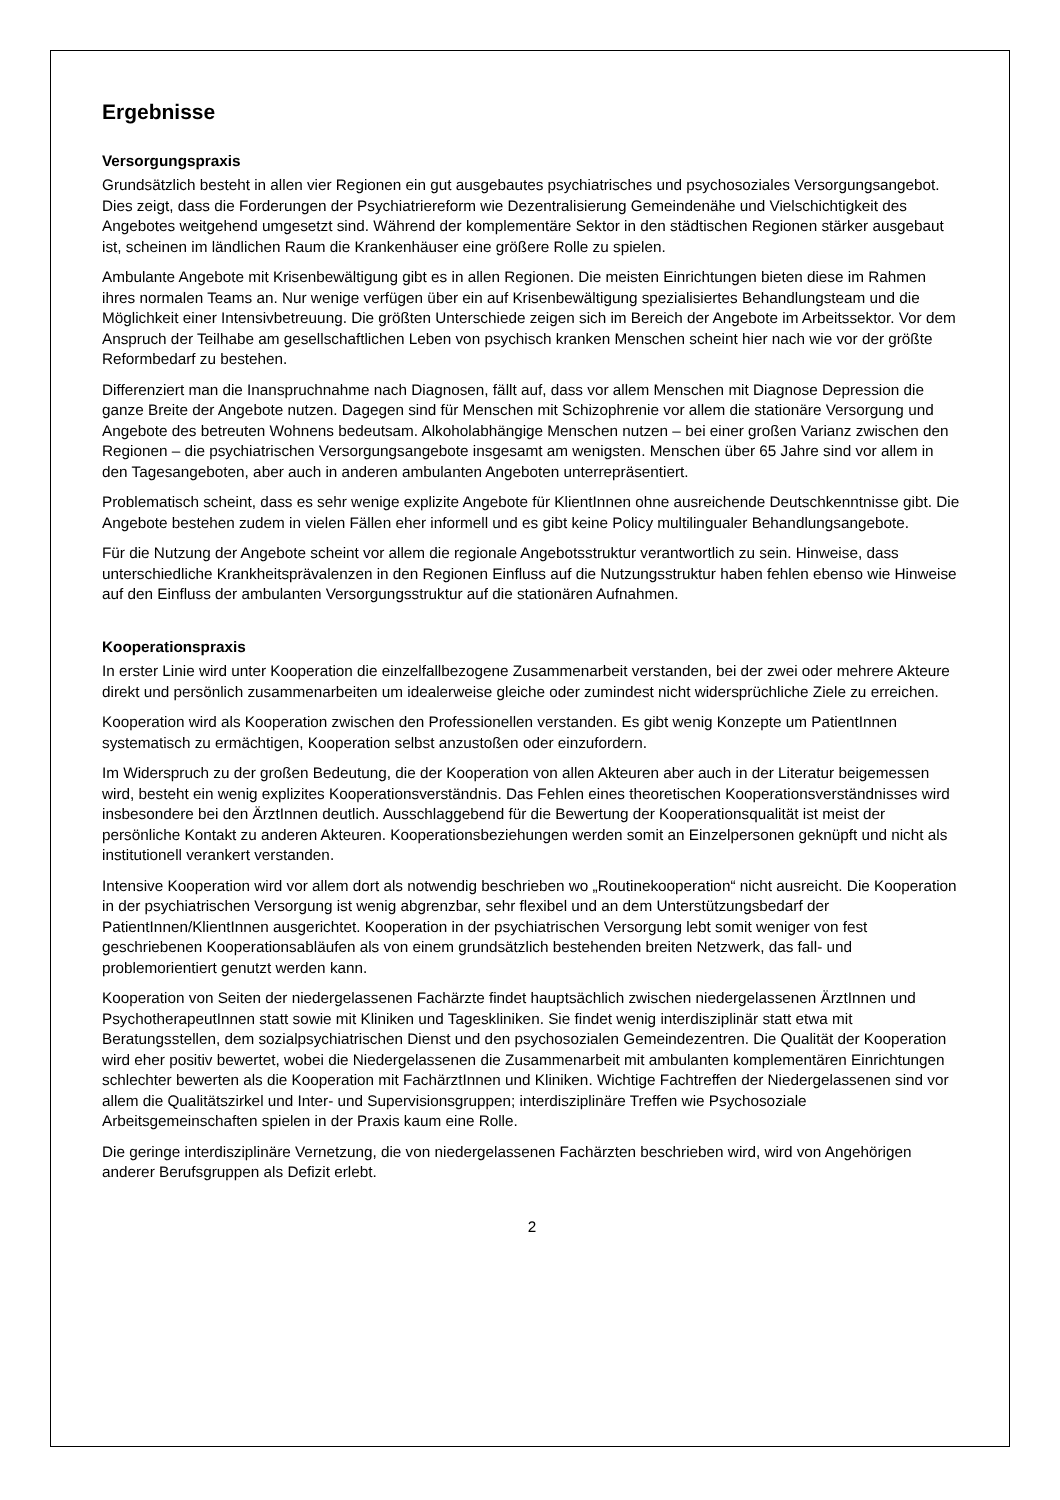Ergebnisse
Versorgungspraxis
Grundsätzlich besteht in allen vier Regionen ein gut ausgebautes psychiatrisches und psychosoziales Versorgungsangebot. Dies zeigt, dass die Forderungen der Psychiatriereform wie Dezentralisierung Gemeindenähe und Vielschichtigkeit des Angebotes weitgehend umgesetzt sind. Während der komplementäre Sektor in den städtischen Regionen stärker ausgebaut ist, scheinen im ländlichen Raum die Krankenhäuser eine größere Rolle zu spielen.
Ambulante Angebote mit Krisenbewältigung gibt es in allen Regionen. Die meisten Einrichtungen bieten diese im Rahmen ihres normalen Teams an. Nur wenige verfügen über ein auf Krisenbewältigung spezialisiertes Behandlungsteam und die Möglichkeit einer Intensivbetreuung. Die größten Unterschiede zeigen sich im Bereich der Angebote im Arbeitssektor. Vor dem Anspruch der Teilhabe am gesellschaftlichen Leben von psychisch kranken Menschen scheint hier nach wie vor der größte Reformbedarf zu bestehen.
Differenziert man die Inanspruchnahme nach Diagnosen, fällt auf, dass vor allem Menschen mit Diagnose Depression die ganze Breite der Angebote nutzen. Dagegen sind für Menschen mit Schizophrenie vor allem die stationäre Versorgung und Angebote des betreuten Wohnens bedeutsam. Alkoholabhängige Menschen nutzen – bei einer großen Varianz zwischen den Regionen – die psychiatrischen Versorgungsangebote insgesamt am wenigsten. Menschen über 65 Jahre sind vor allem in den Tagesangeboten, aber auch in anderen ambulanten Angeboten unterrepräsentiert.
Problematisch scheint, dass es sehr wenige explizite Angebote für KlientInnen ohne ausreichende Deutschkenntnisse gibt. Die Angebote bestehen zudem in vielen Fällen eher informell und es gibt keine Policy multilingualer Behandlungsangebote.
Für die Nutzung der Angebote scheint vor allem die regionale Angebotsstruktur verantwortlich zu sein. Hinweise, dass unterschiedliche Krankheitsprävalenzen in den Regionen Einfluss auf die Nutzungsstruktur haben fehlen ebenso wie Hinweise auf den Einfluss der ambulanten Versorgungsstruktur auf die stationären Aufnahmen.
Kooperationspraxis
In erster Linie wird unter Kooperation die einzelfallbezogene Zusammenarbeit verstanden, bei der zwei oder mehrere Akteure direkt und persönlich zusammenarbeiten um idealerweise gleiche oder zumindest nicht widersprüchliche Ziele zu erreichen.
Kooperation wird als Kooperation zwischen den Professionellen verstanden. Es gibt wenig Konzepte um PatientInnen systematisch zu ermächtigen, Kooperation selbst anzustoßen oder einzufordern.
Im Widerspruch zu der großen Bedeutung, die der Kooperation von allen Akteuren aber auch in der Literatur beigemessen wird, besteht ein wenig explizites Kooperationsverständnis. Das Fehlen eines theoretischen Kooperationsverständnisses wird insbesondere bei den ÄrztInnen deutlich. Ausschlaggebend für die Bewertung der Kooperationsqualität ist meist der persönliche Kontakt zu anderen Akteuren. Kooperationsbeziehungen werden somit an Einzelpersonen geknüpft und nicht als institutionell verankert verstanden.
Intensive Kooperation wird vor allem dort als notwendig beschrieben wo „Routinekooperation“ nicht ausreicht. Die Kooperation in der psychiatrischen Versorgung ist wenig abgrenzbar, sehr flexibel und an dem Unterstützungsbedarf der PatientInnen/KlientInnen ausgerichtet. Kooperation in der psychiatrischen Versorgung lebt somit weniger von fest geschriebenen Kooperationsabläufen als von einem grundsätzlich bestehenden breiten Netzwerk, das fall- und problemorientiert genutzt werden kann.
Kooperation von Seiten der niedergelassenen Fachärzte findet hauptsächlich zwischen niedergelassenen ÄrztInnen und PsychotherapeutInnen statt sowie mit Kliniken und Tageskliniken. Sie findet wenig interdisziplinär statt etwa mit Beratungsstellen, dem sozialpsychiatrischen Dienst und den psychosozialen Gemeindezentren. Die Qualität der Kooperation wird eher positiv bewertet, wobei die Niedergelassenen die Zusammenarbeit mit ambulanten komplementären Einrichtungen schlechter bewerten als die Kooperation mit FachärztInnen und Kliniken. Wichtige Fachtreffen der Niedergelassenen sind vor allem die Qualitätszirkel und Inter- und Supervisionsgruppen; interdisziplinäre Treffen wie Psychosoziale Arbeitsgemeinschaften spielen in der Praxis kaum eine Rolle.
Die geringe interdisziplinäre Vernetzung, die von niedergelassenen Fachärzten beschrieben wird, wird von Angehörigen anderer Berufsgruppen als Defizit erlebt.
2